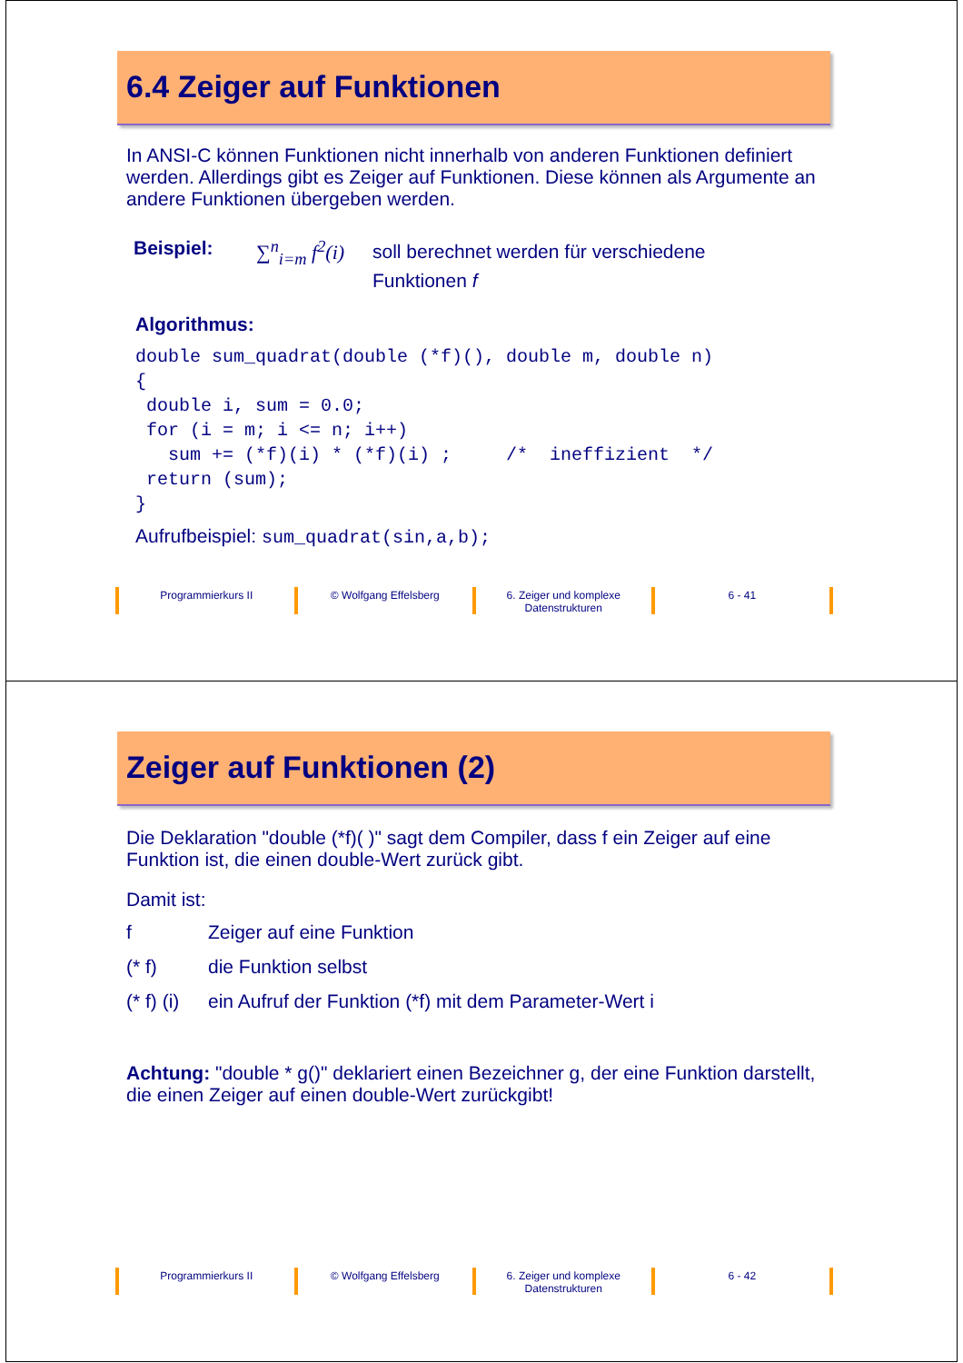6.4 Zeiger auf Funktionen
In ANSI-C können Funktionen nicht innerhalb von anderen Funktionen definiert werden. Allerdings gibt es Zeiger auf Funktionen. Diese können als Argumente an andere Funktionen übergeben werden.
Beispiel: ∑<sup>n</sup><sub>i=m</sub> f<sup>2</sup>(i)
soll berechnet werden für verschiedene
Funktionen f
Algorithmus:
double sum_quadrat(double (*f)(), double m, double n) { double i, sum = 0.0; for (i = m; i <= n; i++) sum += (*f)(i) * (*f)(i) ; /* ineffizient */ return (sum); }
Aufrufbeispiel: sum_quadrat(sin,a,b);
Programmierkurs II © Wolfgang Effelsberg 6. Zeiger und komplexe
Datenstrukturen
6 - 41
Zeiger auf Funktionen (2)
Die Deklaration "double (*f)( )" sagt dem Compiler, dass f ein Zeiger auf eine Funktion ist, die einen double-Wert zurück gibt.
Damit ist:
f Zeiger auf eine Funktion
(* f) die Funktion selbst
(* f) (i) ein Aufruf der Funktion (*f) mit dem Parameter-Wert i
Achtung: "double * g()" deklariert einen Bezeichner g, der eine Funktion darstellt, die einen Zeiger auf einen double-Wert zurückgibt!
Programmierkurs II © Wolfgang Effelsberg 6. Zeiger und komplexe
Datenstrukturen
6 - 42